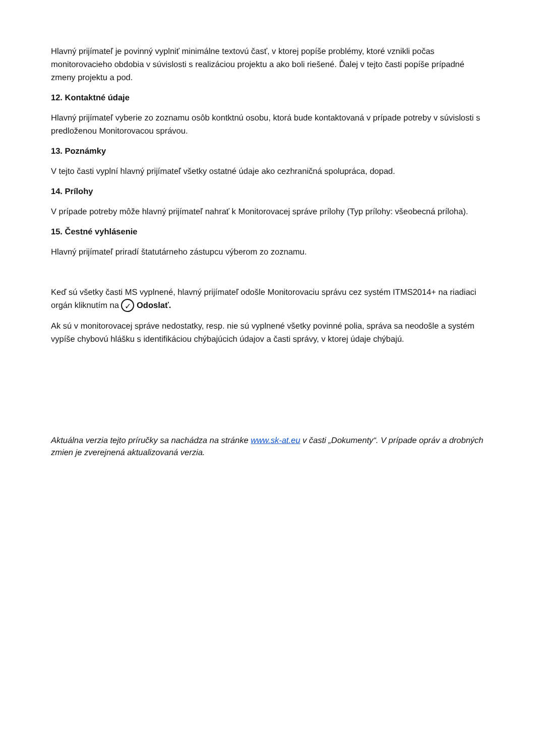Hlavný prijímateľ je povinný vyplniť minimálne textovú časť, v ktorej popíše problémy, ktoré vznikli počas monitorovacieho obdobia v súvislosti s realizáciou projektu a ako boli riešené. Ďalej v tejto časti popíše prípadné zmeny projektu a pod.
12. Kontaktné údaje
Hlavný prijímateľ vyberie zo zoznamu osôb kontktnú osobu, ktorá bude kontaktovaná v prípade potreby v súvislosti s predloženou Monitorovacou správou.
13. Poznámky
V tejto časti vyplní hlavný prijímateľ všetky ostatné údaje ako cezhraničná spolupráca, dopad.
14. Prílohy
V prípade potreby môže hlavný prijímateľ nahrať k Monitorovacej správe prílohy (Typ prílohy: všeobecná príloha).
15. Čestné vyhlásenie
Hlavný prijímateľ priradí štatutárneho zástupcu výberom zo zoznamu.
Keď sú všetky časti MS vyplnené, hlavný prijímateľ odošle Monitorovaciu správu cez systém ITMS2014+ na riadiaci orgán kliknutím na ✓ Odoslať.
Ak sú v monitorovacej správe nedostatky, resp. nie sú vyplnené všetky povinné polia, správa sa neodošle a systém vypíše chybovú hlášku s identifikáciou chýbajúcich údajov a časti správy, v ktorej údaje chýbajú.
Aktuálna verzia tejto príručky sa nachádza na stránke www.sk-at.eu v časti „Dokumenty“. V prípade opráv a drobných zmien je zverejnená aktualizovaná verzia.